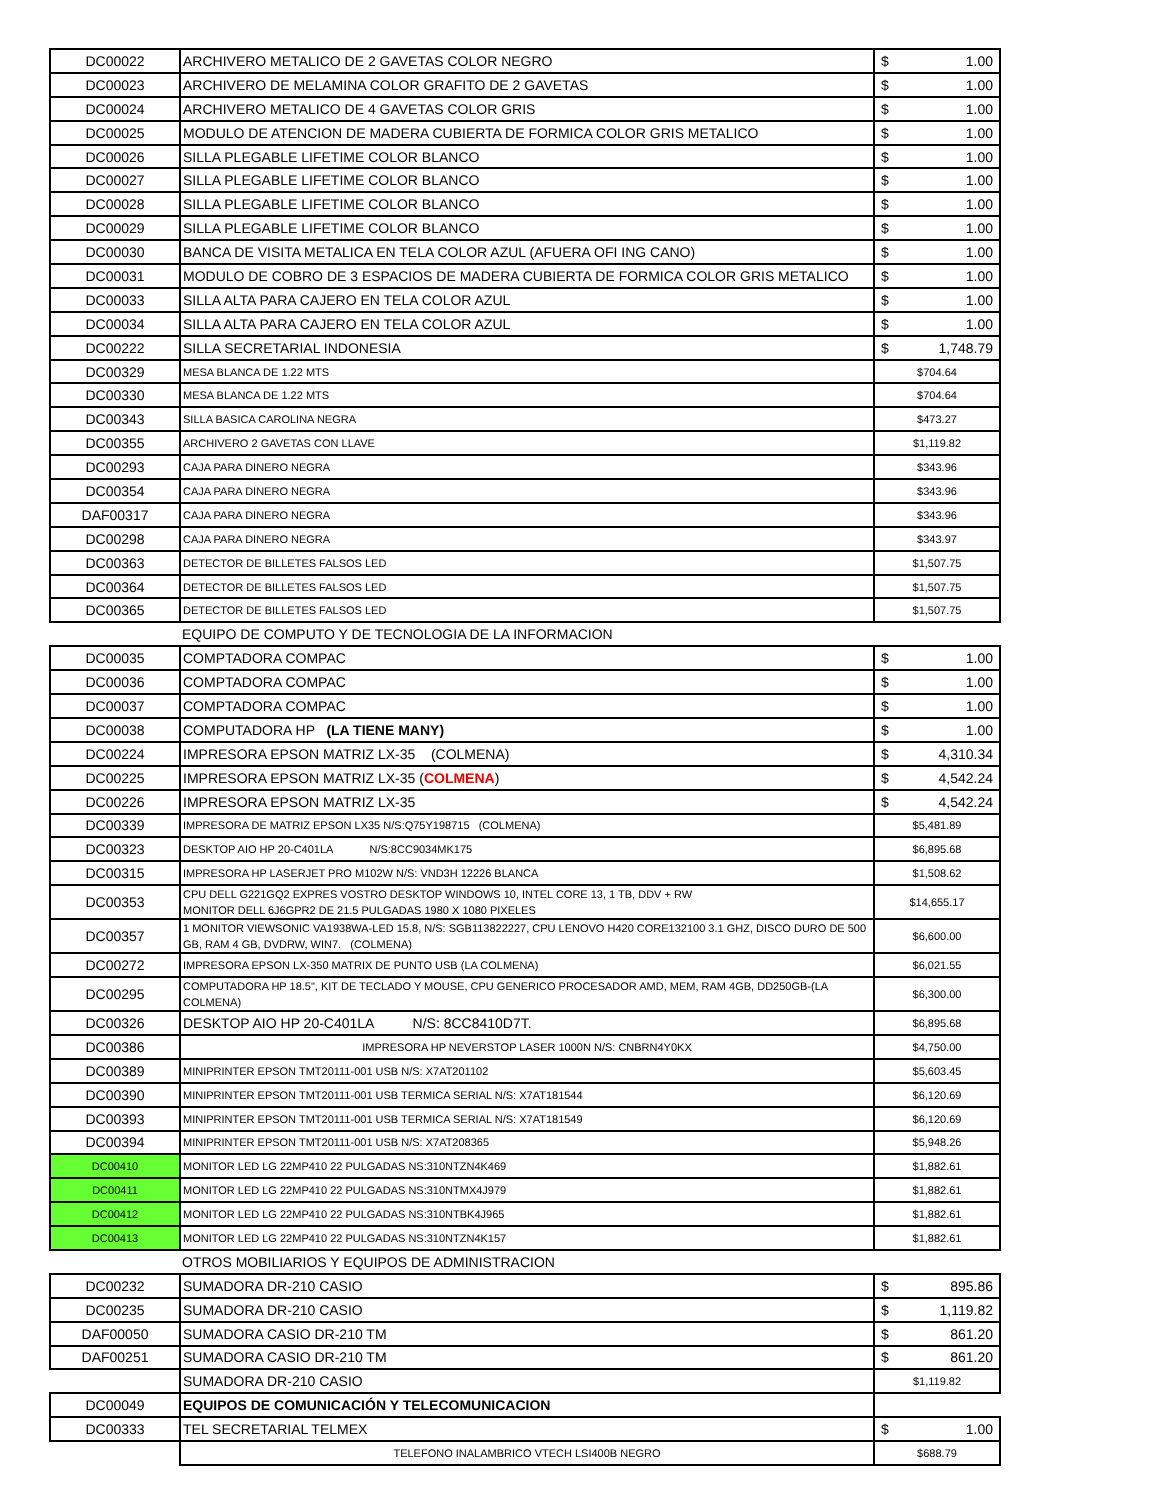| DC00022 | ARCHIVERO METALICO DE 2 GAVETAS COLOR NEGRO | $ 1.00 |
| DC00023 | ARCHIVERO DE MELAMINA COLOR GRAFITO DE 2 GAVETAS | $ 1.00 |
| DC00024 | ARCHIVERO METALICO DE 4 GAVETAS COLOR GRIS | $ 1.00 |
| DC00025 | MODULO DE ATENCION DE MADERA CUBIERTA DE FORMICA COLOR GRIS METALICO | $ 1.00 |
| DC00026 | SILLA PLEGABLE LIFETIME COLOR BLANCO | $ 1.00 |
| DC00027 | SILLA PLEGABLE LIFETIME COLOR BLANCO | $ 1.00 |
| DC00028 | SILLA PLEGABLE LIFETIME COLOR BLANCO | $ 1.00 |
| DC00029 | SILLA PLEGABLE LIFETIME COLOR BLANCO | $ 1.00 |
| DC00030 | BANCA DE VISITA METALICA EN TELA COLOR AZUL (AFUERA OFI ING CANO) | $ 1.00 |
| DC00031 | MODULO DE COBRO DE 3 ESPACIOS DE MADERA CUBIERTA DE FORMICA COLOR GRIS METALICO | $ 1.00 |
| DC00033 | SILLA ALTA PARA CAJERO EN TELA COLOR AZUL | $ 1.00 |
| DC00034 | SILLA ALTA PARA CAJERO EN TELA COLOR AZUL | $ 1.00 |
| DC00222 | SILLA SECRETARIAL INDONESIA | $ 1,748.79 |
| DC00329 | MESA BLANCA DE 1.22 MTS | $704.64 |
| DC00330 | MESA BLANCA DE 1.22 MTS | $704.64 |
| DC00343 | SILLA BASICA CAROLINA NEGRA | $473.27 |
| DC00355 | ARCHIVERO 2 GAVETAS CON LLAVE | $1,119.82 |
| DC00293 | CAJA PARA DINERO NEGRA | $343.96 |
| DC00354 | CAJA PARA DINERO NEGRA | $343.96 |
| DAF00317 | CAJA PARA DINERO NEGRA | $343.96 |
| DC00298 | CAJA PARA DINERO NEGRA | $343.97 |
| DC00363 | DETECTOR DE BILLETES FALSOS LED | $1,507.75 |
| DC00364 | DETECTOR DE BILLETES FALSOS LED | $1,507.75 |
| DC00365 | DETECTOR DE BILLETES FALSOS LED | $1,507.75 |
| | EQUIPO DE COMPUTO Y DE TECNOLOGIA DE LA INFORMACION | |
| DC00035 | COMPTADORA COMPAC | $ 1.00 |
| DC00036 | COMPTADORA COMPAC | $ 1.00 |
| DC00037 | COMPTADORA COMPAC | $ 1.00 |
| DC00038 | COMPUTADORA HP (LA TIENE MANY) | $ 1.00 |
| DC00224 | IMPRESORA EPSON MATRIZ LX-35 (COLMENA) | $ 4,310.34 |
| DC00225 | IMPRESORA EPSON MATRIZ LX-35 ( COLMENA ) | $ 4,542.24 |
| DC00226 | IMPRESORA EPSON MATRIZ LX-35 | $ 4,542.24 |
| DC00339 | IMPRESORA DE MATRIZ EPSON LX35 N/S:Q75Y198715 (COLMENA) | $5,481.89 |
| DC00323 | DESKTOP AIO HP 20-C401LA N/S:8CC9034MK175 | $6,895.68 |
| DC00315 | IMPRESORA HP LASERJET PRO M102W N/S: VND3H 12226 BLANCA | $1,508.62 |
| DC00353 | CPU DELL G221GQ2 EXPRES VOSTRO DESKTOP WINDOWS 10, INTEL CORE 13, 1 TB, DDV + RW MONITOR DELL 6J6GPR2 DE 21.5 PULGADAS 1980 X 1080 PIXELES | $14,655.17 |
| DC00357 | 1 MONITOR VIEWSONIC VA1938WA-LED 15.8, N/S: SGB113822227, CPU LENOVO H420 CORE132100 3.1 GHZ, DISCO DURO DE 500 GB, RAM 4 GB, DVDRW, WIN7. (COLMENA) | $6,600.00 |
| DC00272 | IMPRESORA EPSON LX-350 MATRIX DE PUNTO USB (LA COLMENA) | $6,021.55 |
| DC00295 | COMPUTADORA HP 18.5", KIT DE TECLADO Y MOUSE, CPU GENERICO PROCESADOR AMD, MEM, RAM 4GB, DD250GB-(LA COLMENA) | $6,300.00 |
| DC00326 | DESKTOP AIO HP 20-C401LA N/S: 8CC8410D7T. | $6,895.68 |
| DC00386 | IMPRESORA HP NEVERSTOP LASER 1000N N/S: CNBRN4Y0KX | $4,750.00 |
| DC00389 | MINIPRINTER EPSON TMT20111-001 USB N/S: X7AT201102 | $5,603.45 |
| DC00390 | MINIPRINTER EPSON TMT20111-001 USB TERMICA SERIAL N/S: X7AT181544 | $6,120.69 |
| DC00393 | MINIPRINTER EPSON TMT20111-001 USB TERMICA SERIAL N/S: X7AT181549 | $6,120.69 |
| DC00394 | MINIPRINTER EPSON TMT20111-001 USB N/S: X7AT208365 | $5,948.26 |
| DC00410 | MONITOR LED LG 22MP410 22 PULGADAS NS:310NTZN4K469 | $1,882.61 |
| DC00411 | MONITOR LED LG 22MP410 22 PULGADAS NS:310NTMX4J979 | $1,882.61 |
| DC00412 | MONITOR LED LG 22MP410 22 PULGADAS NS:310NTBK4J965 | $1,882.61 |
| DC00413 | MONITOR LED LG 22MP410 22 PULGADAS NS:310NTZN4K157 | $1,882.61 |
| | OTROS MOBILIARIOS Y EQUIPOS DE ADMINISTRACION | |
| DC00232 | SUMADORA DR-210 CASIO | $ 895.86 |
| DC00235 | SUMADORA DR-210 CASIO | $ 1,119.82 |
| DAF00050 | SUMADORA CASIO DR-210 TM | $ 861.20 |
| DAF00251 | SUMADORA CASIO DR-210 TM | $ 861.20 |
| | SUMADORA DR-210 CASIO | $1,119.82 |
| DC00049 | EQUIPOS DE COMUNICACIÓN Y TELECOMUNICACION | |
| DC00333 | TEL SECRETARIAL TELMEX | $ 1.00 |
| | TELEFONO INALAMBRICO VTECH LSI400B NEGRO | $688.79 |